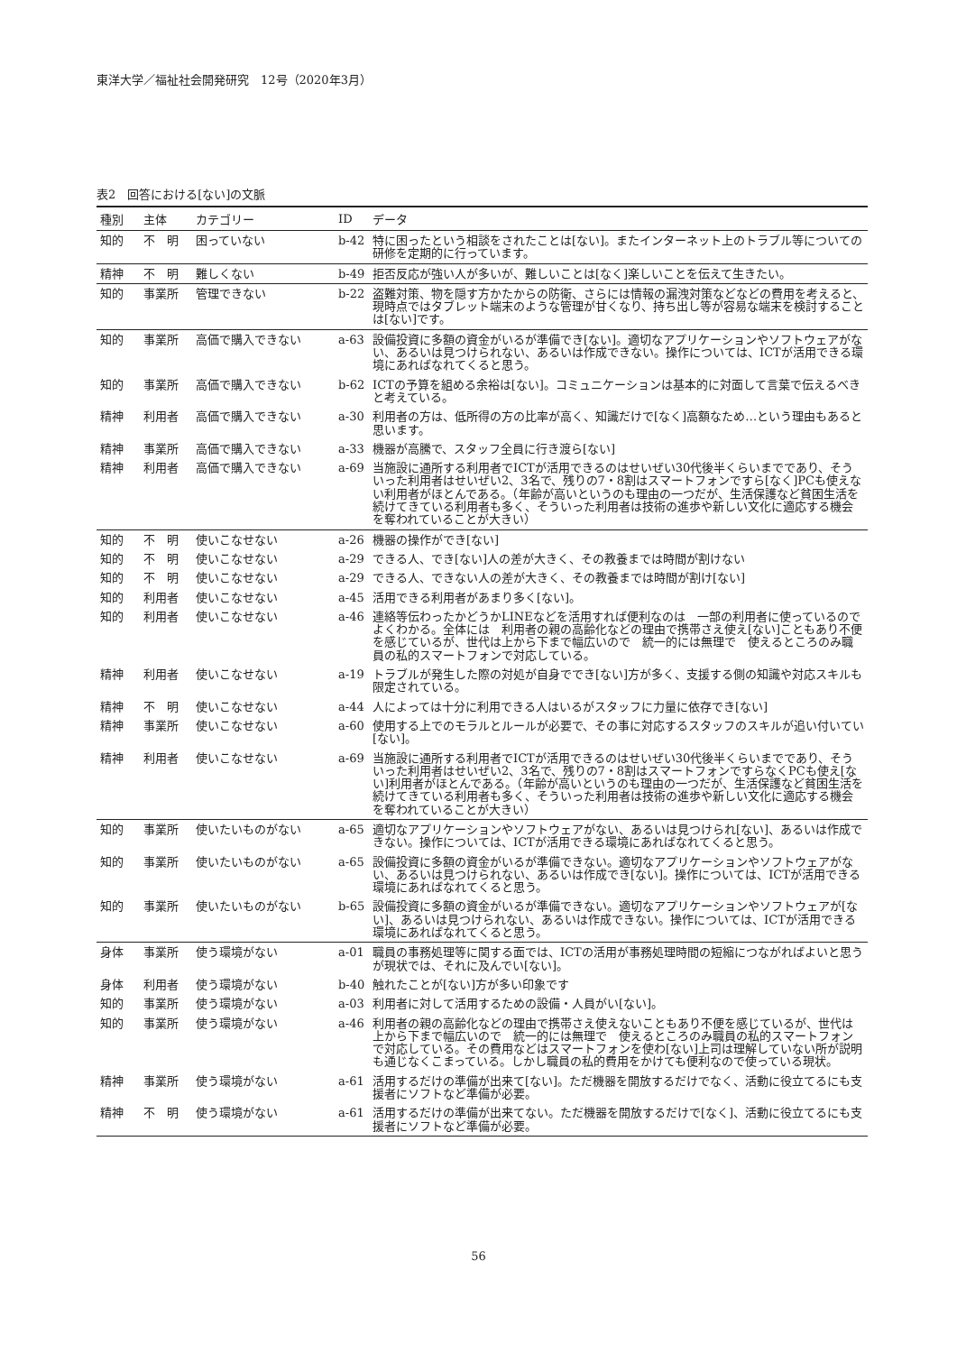東洋大学／福祉社会開発研究　12号（2020年3月）
表2　回答における[ない]の文脈
| 種別 | 主体 | カテゴリー | ID | データ |
| --- | --- | --- | --- | --- |
| 知的 | 不 明 | 困っていない | b-42 | 特に困ったという相談をされたことは[ない]。またインターネット上のトラブル等についての研修を定期的に行っています。 |
| 精神 | 不 明 | 難しくない | b-49 | 拒否反応が強い人が多いが、難しいことは[なく]楽しいことを伝えて生きたい。 |
| 知的 | 事業所 | 管理できない | b-22 | 盗難対策、物を隠す方かたからの防衛、さらには情報の漏洩対策などなどの費用を考えると、現時点ではタブレット端末のような管理が甘くなり、持ち出し等が容易な端末を検討することは[ない]です。 |
| 知的 | 事業所 | 高価で購入できない | a-63 | 設備投資に多額の資金がいるが準備でき[ない]。適切なアプリケーションやソフトウェアがない、あるいは見つけられない、あるいは作成できない。操作については、ICTが活用できる環境にあればなれてくると思う。 |
| 知的 | 事業所 | 高価で購入できない | b-62 | ICTの予算を組める余裕は[ない]。コミュニケーションは基本的に対面して言葉で伝えるべきと考えている。 |
| 精神 | 利用者 | 高価で購入できない | a-30 | 利用者の方は、低所得の方の比率が高く、知識だけで[なく]高額なため…という理由もあると思います。 |
| 精神 | 事業所 | 高価で購入できない | a-33 | 機器が高騰で、スタッフ全員に行き渡ら[ない] |
| 精神 | 利用者 | 高価で購入できない | a-69 | 当施設に通所する利用者でICTが活用できるのはせいぜい30代後半くらいまでであり、そういった利用者はせいぜい2、3名で、残りの7・8割はスマートフォンですら[なく]PCも使えない利用者がほとんである。（年齢が高いというのも理由の一つだが、生活保護など貧困生活を続けてきている利用者も多く、そういった利用者は技術の進歩や新しい文化に適応する機会を奪われていることが大きい） |
| 知的 | 不 明 | 使いこなせない | a-26 | 機器の操作ができ[ない] |
| 知的 | 不 明 | 使いこなせない | a-29 | できる人、でき[ない]人の差が大きく、その教養までは時間が割けない |
| 知的 | 不 明 | 使いこなせない | a-29 | できる人、できない人の差が大きく、その教養までは時間が割け[ない] |
| 知的 | 利用者 | 使いこなせない | a-45 | 活用できる利用者があまり多く[ない]。 |
| 知的 | 利用者 | 使いこなせない | a-46 | 連絡等伝わったかどうかLINEなどを活用すれば便利なのは 一部の利用者に使っているのでよくわかる。全体には 利用者の親の高齢化などの理由で携帯さえ使え[ない]こともあり不便を感じているが、世代は上から下まで幅広いので 統一的には無理で 使えるところのみ職員の私的スマートフォンで対応している。 |
| 精神 | 利用者 | 使いこなせない | a-19 | トラブルが発生した際の対処が自身ででき[ない]方が多く、支援する側の知識や対応スキルも限定されている。 |
| 精神 | 不 明 | 使いこなせない | a-44 | 人によっては十分に利用できる人はいるがスタッフに力量に依存でき[ない] |
| 精神 | 事業所 | 使いこなせない | a-60 | 使用する上でのモラルとルールが必要で、その事に対応するスタッフのスキルが追い付いてい[ない]。 |
| 精神 | 利用者 | 使いこなせない | a-69 | 当施設に通所する利用者でICTが活用できるのはせいぜい30代後半くらいまでであり、そういった利用者はせいぜい2、3名で、残りの7・8割はスマートフォンですらなくPCも使え[ない]利用者がほとんである。（年齢が高いというのも理由の一つだが、生活保護など貧困生活を続けてきている利用者も多く、そういった利用者は技術の進歩や新しい文化に適応する機会を奪われていることが大きい） |
| 知的 | 事業所 | 使いたいものがない | a-65 | 適切なアプリケーションやソフトウェアがない、あるいは見つけられ[ない]、あるいは作成できない。操作については、ICTが活用できる環境にあればなれてくると思う。 |
| 知的 | 事業所 | 使いたいものがない | a-65 | 設備投資に多額の資金がいるが準備できない。適切なアプリケーションやソフトウェアがない、あるいは見つけられない、あるいは作成でき[ない]。操作については、ICTが活用できる環境にあればなれてくると思う。 |
| 知的 | 事業所 | 使いたいものがない | b-65 | 設備投資に多額の資金がいるが準備できない。適切なアプリケーションやソフトウェアが[ない]、あるいは見つけられない、あるいは作成できない。操作については、ICTが活用できる環境にあればなれてくると思う。 |
| 身体 | 事業所 | 使う環境がない | a-01 | 職員の事務処理等に関する面では、ICTの活用が事務処理時間の短縮につながればよいと思うが現状では、それに及んでい[ない]。 |
| 身体 | 利用者 | 使う環境がない | b-40 | 触れたことが[ない]方が多い印象です |
| 知的 | 事業所 | 使う環境がない | a-03 | 利用者に対して活用するための設備・人員がい[ない]。 |
| 知的 | 事業所 | 使う環境がない | a-46 | 利用者の親の高齢化などの理由で携帯さえ使えないこともあり不便を感じているが、世代は上から下まで幅広いので 統一的には無理で 使えるところのみ職員の私的スマートフォンで対応している。その費用などはスマートフォンを使わ[ない]上司は理解していない所が説明も通じなくこまっている。しかし職員の私的費用をかけても便利なので使っている現状。 |
| 精神 | 事業所 | 使う環境がない | a-61 | 活用するだけの準備が出来て[ない]。ただ機器を開放するだけでなく、活動に役立てるにも支援者にソフトなど準備が必要。 |
| 精神 | 不 明 | 使う環境がない | a-61 | 活用するだけの準備が出来てない。ただ機器を開放するだけで[なく]、活動に役立てるにも支援者にソフトなど準備が必要。 |
56